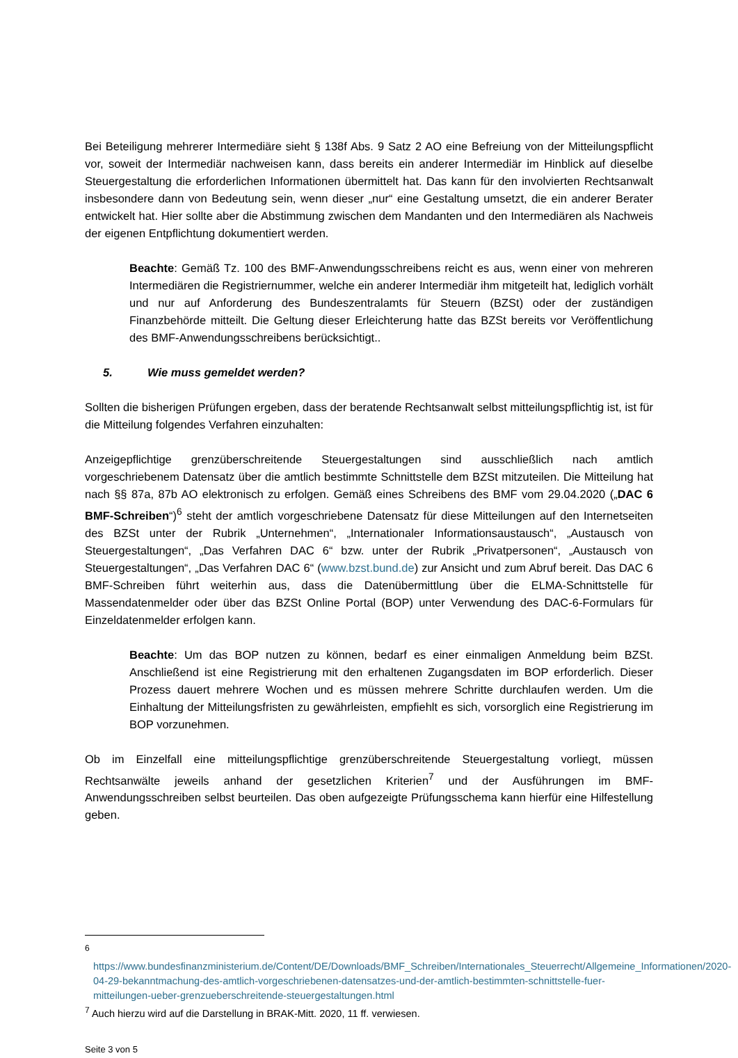Bei Beteiligung mehrerer Intermediäre sieht § 138f Abs. 9 Satz 2 AO eine Befreiung von der Mitteilungspflicht vor, soweit der Intermediär nachweisen kann, dass bereits ein anderer Intermediär im Hinblick auf dieselbe Steuergestaltung die erforderlichen Informationen übermittelt hat. Das kann für den involvierten Rechtsanwalt insbesondere dann von Bedeutung sein, wenn dieser „nur“ eine Gestaltung umsetzt, die ein anderer Berater entwickelt hat. Hier sollte aber die Abstimmung zwischen dem Mandanten und den Intermediären als Nachweis der eigenen Entpflichtung dokumentiert werden.
Beachte: Gemäß Tz. 100 des BMF-Anwendungsschreibens reicht es aus, wenn einer von mehreren Intermediären die Registriernummer, welche ein anderer Intermediär ihm mitgeteilt hat, lediglich vorhält und nur auf Anforderung des Bundeszentralamts für Steuern (BZSt) oder der zuständigen Finanzbehörde mitteilt. Die Geltung dieser Erleichterung hatte das BZSt bereits vor Veröffentlichung des BMF-Anwendungsschreibens berücksichtigt..
5. Wie muss gemeldet werden?
Sollten die bisherigen Prüfungen ergeben, dass der beratende Rechtsanwalt selbst mitteilungspflichtig ist, ist für die Mitteilung folgendes Verfahren einzuhalten:
Anzeigepflichtige grenzüberschreitende Steuergestaltungen sind ausschließlich nach amtlich vorgeschriebenem Datensatz über die amtlich bestimmte Schnittstelle dem BZSt mitzuteilen. Die Mitteilung hat nach §§ 87a, 87b AO elektronisch zu erfolgen. Gemäß eines Schreibens des BMF vom 29.04.2020 („DAC 6 BMF-Schreiben“)<sup>6</sup> steht der amtlich vorgeschriebene Datensatz für diese Mitteilungen auf den Internetseiten des BZSt unter der Rubrik „Unternehmen“, „Internationaler Informationsaustausch“, „Austausch von Steuergestaltungen“, „Das Verfahren DAC 6“ bzw. unter der Rubrik „Privatpersonen“, „Austausch von Steuergestaltungen“, „Das Verfahren DAC 6“ (www.bzst.bund.de) zur Ansicht und zum Abruf bereit. Das DAC 6 BMF-Schreiben führt weiterhin aus, dass die Datenübermittlung über die ELMA-Schnittstelle für Massendatenmelder oder über das BZSt Online Portal (BOP) unter Verwendung des DAC-6-Formulars für Einzeldatenmelder erfolgen kann.
Beachte: Um das BOP nutzen zu können, bedarf es einer einmaligen Anmeldung beim BZSt. Anschließend ist eine Registrierung mit den erhaltenen Zugangsdaten im BOP erforderlich. Dieser Prozess dauert mehrere Wochen und es müssen mehrere Schritte durchlaufen werden. Um die Einhaltung der Mitteilungsfristen zu gewährleisten, empfiehlt es sich, vorsorglich eine Registrierung im BOP vorzunehmen.
Ob im Einzelfall eine mitteilungspflichtige grenzüberschreitende Steuergestaltung vorliegt, müssen Rechtsanwälte jeweils anhand der gesetzlichen Kriterien<sup>7</sup> und der Ausführungen im BMF-Anwendungsschreiben selbst beurteilen. Das oben aufgezeigte Prüfungsschema kann hierfür eine Hilfestellung geben.
<sup>6</sup> https://www.bundesfinanzministerium.de/Content/DE/Downloads/BMF_Schreiben/Internationales_Steuerrecht/Allgemeine_Informationen/2020-04-29-bekanntmachung-des-amtlich-vorgeschriebenen-datensatzes-und-der-amtlich-bestimmten-schnittstelle-fuer-mitteilungen-ueber-grenzueberschreitende-steuergestaltungen.html
<sup>7</sup> Auch hierzu wird auf die Darstellung in BRAK-Mitt. 2020, 11 ff. verwiesen.
Seite 3 von 5